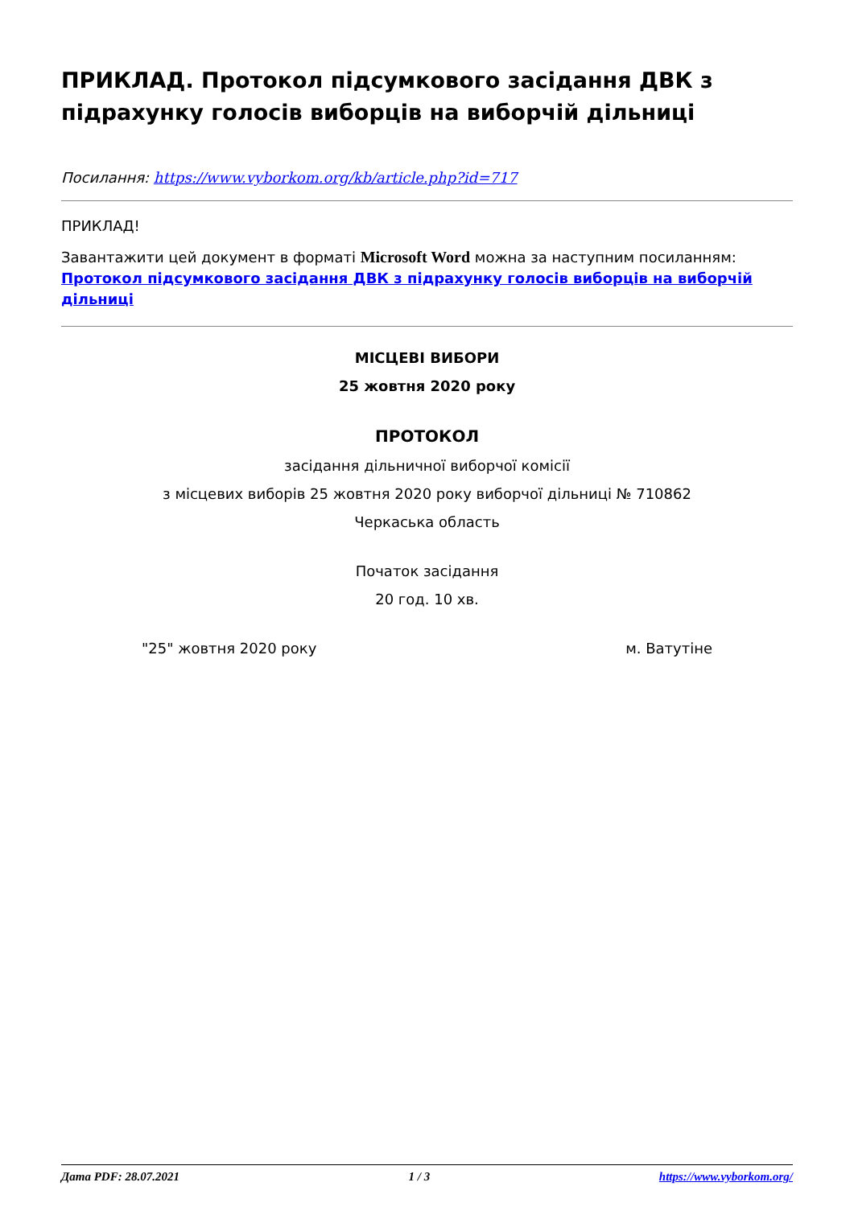ПРИКЛАД. Протокол підсумкового засідання ДВК з підрахунку голосів виборців на виборчій дільниці
Посилання: https://www.vyborkom.org/kb/article.php?id=717
ПРИКЛАД!
Завантажити цей документ в форматі Microsoft Word можна за наступним посиланням: Протокол підсумкового засідання ДВК з підрахунку голосів виборців на виборчій дільниці
МІСЦЕВІ ВИБОРИ
25 жовтня 2020 року
ПРОТОКОЛ
засідання дільничної виборчої комісії
з місцевих виборів 25 жовтня 2020 року виборчої дільниці № 710862
Черкаська область
Початок засідання
20 год. 10 хв.
"25" жовтня 2020 року м. Ватутіне
Дата PDF: 28.07.2021 1 / 3 https://www.vyborkom.org/